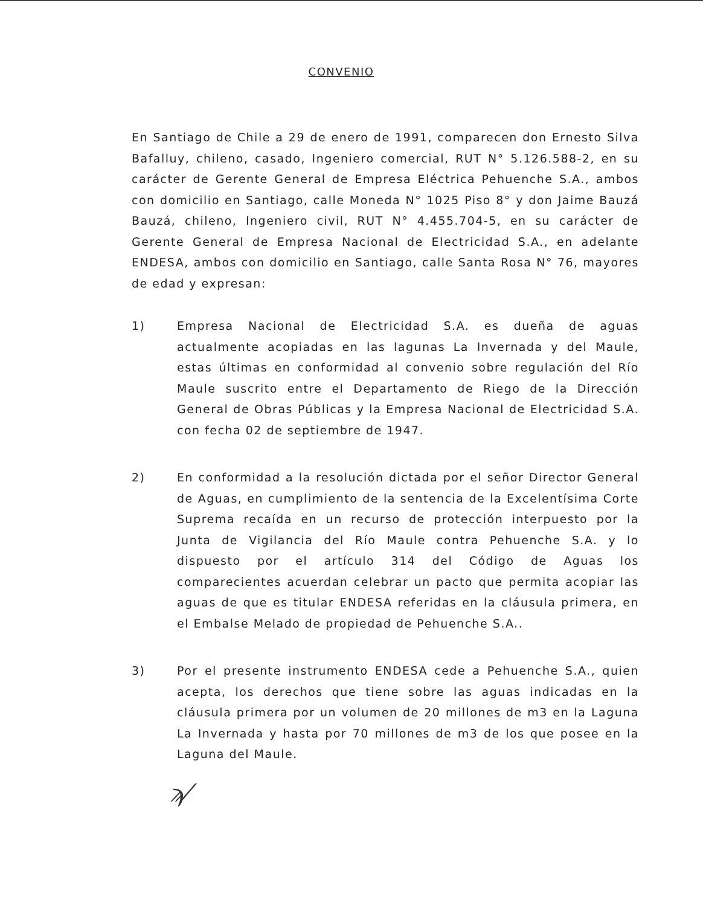CONVENIO
En Santiago de Chile a 29 de enero de 1991, comparecen don Ernesto Silva Bafalluy, chileno, casado, Ingeniero comercial, RUT N° 5.126.588-2, en su carácter de Gerente General de Empresa Eléctrica Pehuenche S.A., ambos con domicilio en Santiago, calle Moneda N° 1025 Piso 8° y don Jaime Bauzá Bauzá, chileno, Ingeniero civil, RUT N° 4.455.704-5, en su carácter de Gerente General de Empresa Nacional de Electricidad S.A., en adelante ENDESA, ambos con domicilio en Santiago, calle Santa Rosa N° 76, mayores de edad y expresan:
1) Empresa Nacional de Electricidad S.A. es dueña de aguas actualmente acopiadas en las lagunas La Invernada y del Maule, estas últimas en conformidad al convenio sobre regulación del Río Maule suscrito entre el Departamento de Riego de la Dirección General de Obras Públicas y la Empresa Nacional de Electricidad S.A. con fecha 02 de septiembre de 1947.
2) En conformidad a la resolución dictada por el señor Director General de Aguas, en cumplimiento de la sentencia de la Excelentísima Corte Suprema recaída en un recurso de protección interpuesto por la Junta de Vigilancia del Río Maule contra Pehuenche S.A. y lo dispuesto por el artículo 314 del Código de Aguas los comparecientes acuerdan celebrar un pacto que permita acopiar las aguas de que es titular ENDESA referidas en la cláusula primera, en el Embalse Melado de propiedad de Pehuenche S.A..
3) Por el presente instrumento ENDESA cede a Pehuenche S.A., quien acepta, los derechos que tiene sobre las aguas indicadas en la cláusula primera por un volumen de 20 millones de m3 en la Laguna La Invernada y hasta por 70 millones de m3 de los que posee en la Laguna del Maule.
ϡ⁄